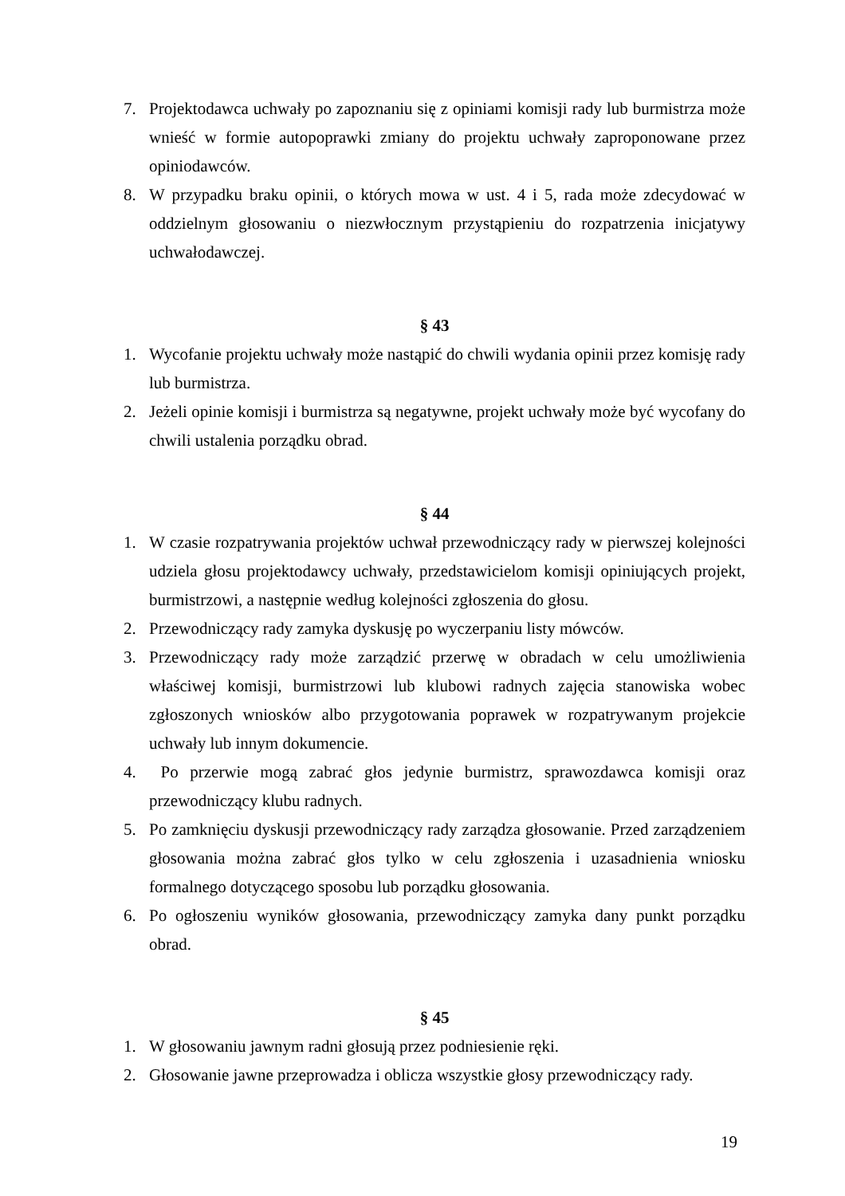7. Projektodawca uchwały po zapoznaniu się z opiniami komisji rady lub burmistrza może wnieść w formie autopoprawki zmiany do projektu uchwały zaproponowane przez opiniodawców.
8. W przypadku braku opinii, o których mowa w ust. 4 i 5, rada może zdecydować w oddzielnym głosowaniu o niezwłocznym przystąpieniu do rozpatrzenia inicjatywy uchwałodawczej.
§ 43
1. Wycofanie projektu uchwały może nastąpić do chwili wydania opinii przez komisję rady lub burmistrza.
2. Jeżeli opinie komisji i burmistrza są negatywne, projekt uchwały może być wycofany do chwili ustalenia porządku obrad.
§ 44
1. W czasie rozpatrywania projektów uchwał przewodniczący rady w pierwszej kolejności udziela głosu projektodawcy uchwały, przedstawicielom komisji opiniujących projekt, burmistrzowi, a następnie według kolejności zgłoszenia do głosu.
2. Przewodniczący rady zamyka dyskusję po wyczerpaniu listy mówców.
3. Przewodniczący rady może zarządzić przerwę w obradach w celu umożliwienia właściwej komisji, burmistrzowi lub klubowi radnych zajęcia stanowiska wobec zgłoszonych wniosków albo przygotowania poprawek w rozpatrywanym projekcie uchwały lub innym dokumencie.
4. Po przerwie mogą zabrać głos jedynie burmistrz, sprawozdawca komisji oraz przewodniczący klubu radnych.
5. Po zamknięciu dyskusji przewodniczący rady zarządza głosowanie. Przed zarządzeniem głosowania można zabrać głos tylko w celu zgłoszenia i uzasadnienia wniosku formalnego dotyczącego sposobu lub porządku głosowania.
6. Po ogłoszeniu wyników głosowania, przewodniczący zamyka dany punkt porządku obrad.
§ 45
1. W głosowaniu jawnym radni głosują przez podniesienie ręki.
2. Głosowanie jawne przeprowadza i oblicza wszystkie głosy przewodniczący rady.
19